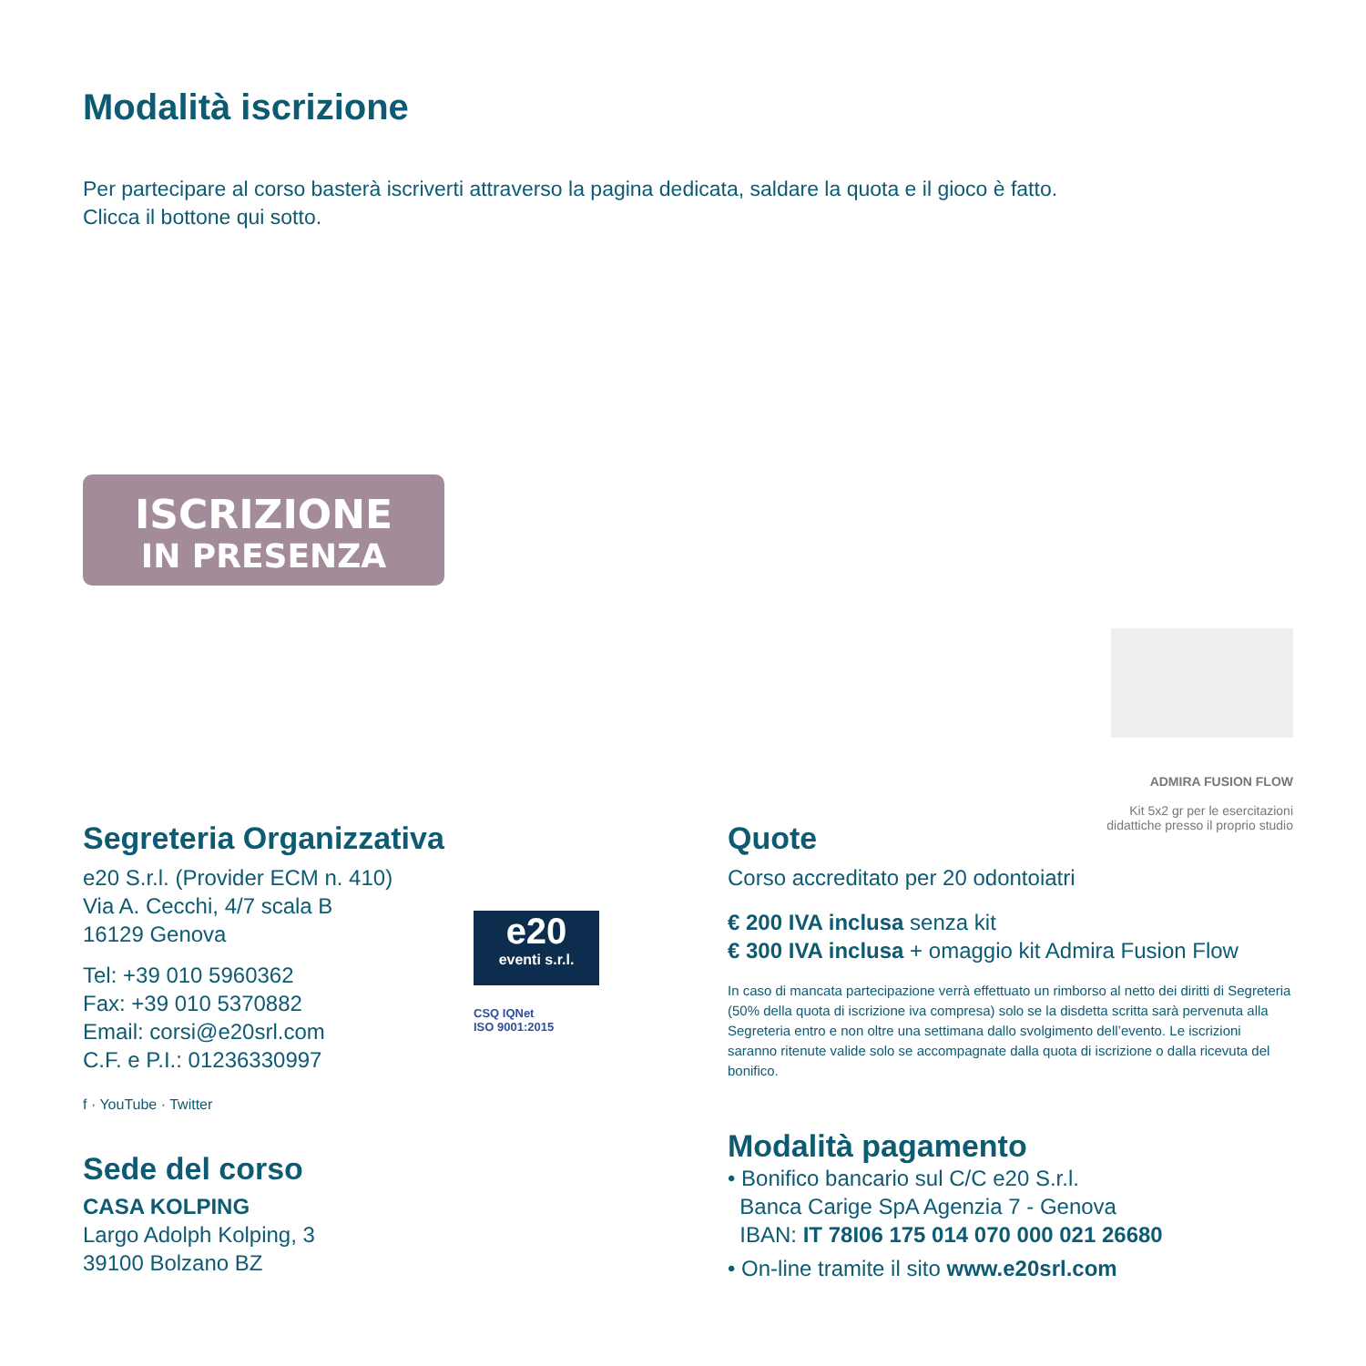Modalità iscrizione
Per partecipare al corso basterà iscriverti attraverso la pagina dedicata, saldare la quota e il gioco è fatto.
Clicca il bottone qui sotto.
ISCRIZIONE
IN PRESENZA
ADMIRA FUSION FLOW
Kit 5x2 gr per le esercitazioni
didattiche presso il proprio studio
Segreteria Organizzativa
e20 S.r.l. (Provider ECM n. 410)
Via A. Cecchi, 4/7 scala B
16129 Genova
Tel: +39 010 5960362
Fax: +39 010 5370882
Email: corsi@e20srl.com
C.F. e P.I.: 01236330997
f · YouTube · Twitter
Sede del corso
CASA KOLPING
Largo Adolph Kolping, 3
39100 Bolzano BZ
e20
eventi s.r.l.
CSQ IQNet
ISO 9001:2015
Quote
Corso accreditato per 20 odontoiatri
€ 200 IVA inclusa senza kit
€ 300 IVA inclusa + omaggio kit Admira Fusion Flow
In caso di mancata partecipazione verrà effettuato un rimborso al netto dei diritti di Segreteria (50% della quota di iscrizione iva compresa) solo se la disdetta scritta sarà pervenuta alla Segreteria entro e non oltre una settimana dallo svolgimento dell’evento. Le iscrizioni saranno ritenute valide solo se accompagnate dalla quota di iscrizione o dalla ricevuta del bonifico.
Modalità pagamento
• Bonifico bancario sul C/C e20 S.r.l.
Banca Carige SpA Agenzia 7 - Genova
IBAN: IT 78I06 175 014 070 000 021 26680
• On-line tramite il sito www.e20srl.com